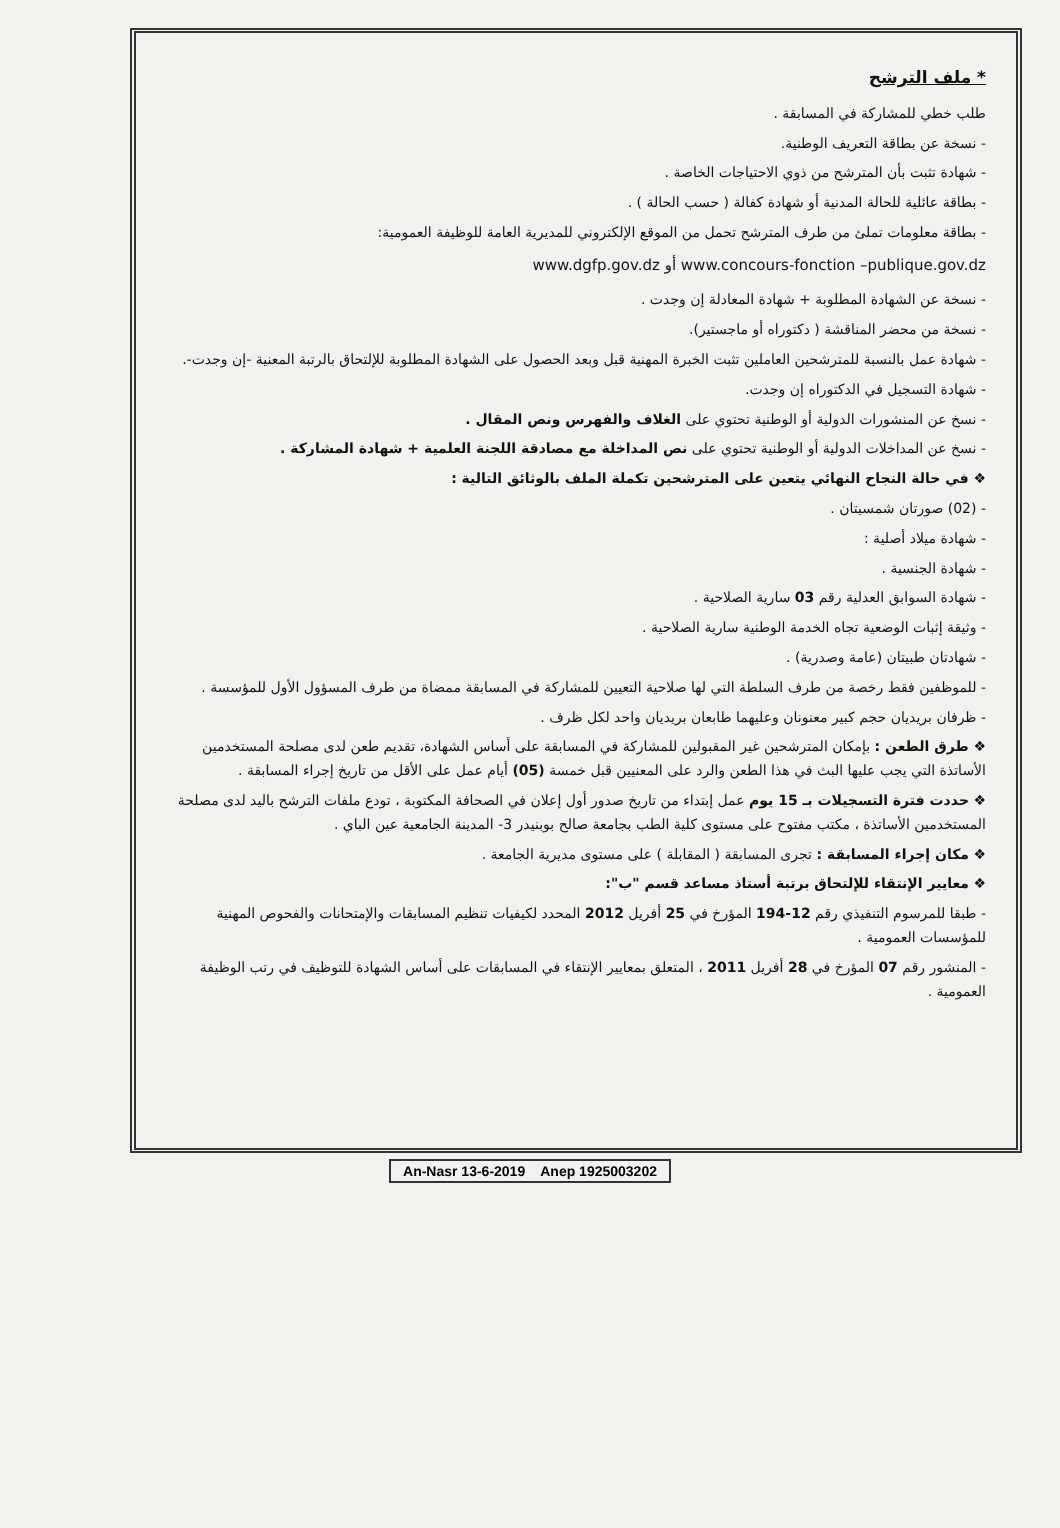* ملف الترشح
طلب خطي للمشاركة في المسابقة .
- نسخة عن بطاقة التعريف الوطنية.
- شهادة تثبت بأن المترشح من ذوي الاحتياجات الخاصة .
- بطاقة عائلية للحالة المدنية أو شهادة كفالة ( حسب الحالة ) .
- بطاقة معلومات تملئ من طرف المترشح تحمل من الموقع الإلكتروني للمديرية العامة للوظيفة العمومية:
www.dgfp.gov.dz أو www.concours-fonction –publique.gov.dz
- نسخة عن الشهادة المطلوبة + شهادة المعادلة إن وجدت .
- نسخة من محضر المناقشة ( دكتوراه أو ماجستير).
- شهادة عمل بالنسبة للمترشحين العاملين تثبت الخبرة المهنية قبل وبعد الحصول على الشهادة المطلوبة للإلتحاق بالرتبة المعنية -إن وجدت-.
- شهادة التسجيل في الدكتوراه إن وجدت.
- نسخ عن المنشورات الدولية أو الوطنية تحتوي على الغلاف والفهرس ونص المقال .
- نسخ عن المداخلات الدولية أو الوطنية تحتوي على نص المداخلة مع مصادقة اللجنة العلمية + شهادة المشاركة .
❖ في حالة النجاح النهائي يتعين على المترشحين تكملة الملف بالوثائق التالية :
- (02) صورتان شمسيتان .
- شهادة ميلاد أصلية :
- شهادة الجنسية .
- شهادة السوابق العدلية رقم 03 سارية الصلاحية .
- وثيقة إثبات الوضعية تجاه الخدمة الوطنية سارية الصلاحية .
- شهادتان طبيتان (عامة وصدرية) .
- للموظفين فقط رخصة من طرف السلطة التي لها صلاحية التعيين للمشاركة في المسابقة ممضاة من طرف المسؤول الأول للمؤسسة .
- ظرفان بريديان حجم كبير معنونان وعليهما طابعان بريديان واحد لكل ظرف .
❖ طرق الطعن : بإمكان المترشحين غير المقبولين للمشاركة في المسابقة على أساس الشهادة، تقديم طعن لدى مصلحة المستخدمين الأساتذة التي يجب عليها البث في هذا الطعن والرد على المعنيين قبل خمسة (05) أيام عمل على الأقل من تاريخ إجراء المسابقة .
❖ حددت فترة التسجيلات بـ 15 يوم عمل إبتداء من تاريخ صدور أول إعلان في الصحافة المكتوبة ، تودع ملفات الترشح باليد لدى مصلحة المستخدمين الأساتذة ، مكتب مفتوح على مستوى كلية الطب بجامعة صالح بوبنيدر 3- المدينة الجامعية عين الباي .
❖ مكان إجراء المسابقة : تجرى المسابقة ( المقابلة ) على مستوى مديرية الجامعة .
❖ معايير الإنتقاء للإلتحاق برتبة أستاذ مساعد قسم "ب":
- طبقا للمرسوم التنفيذي رقم 12-194 المؤرخ في 25 أفريل 2012 المحدد لكيفيات تنظيم المسابقات والإمتحانات والفحوص المهنية للمؤسسات العمومية .
- المنشور رقم 07 المؤرخ في 28 أفريل 2011 ، المتعلق بمعايير الإنتقاء في المسابقات على أساس الشهادة للتوظيف في رتب الوظيفة العمومية .
An-Nasr 13-6-2019 Anep 1925003202